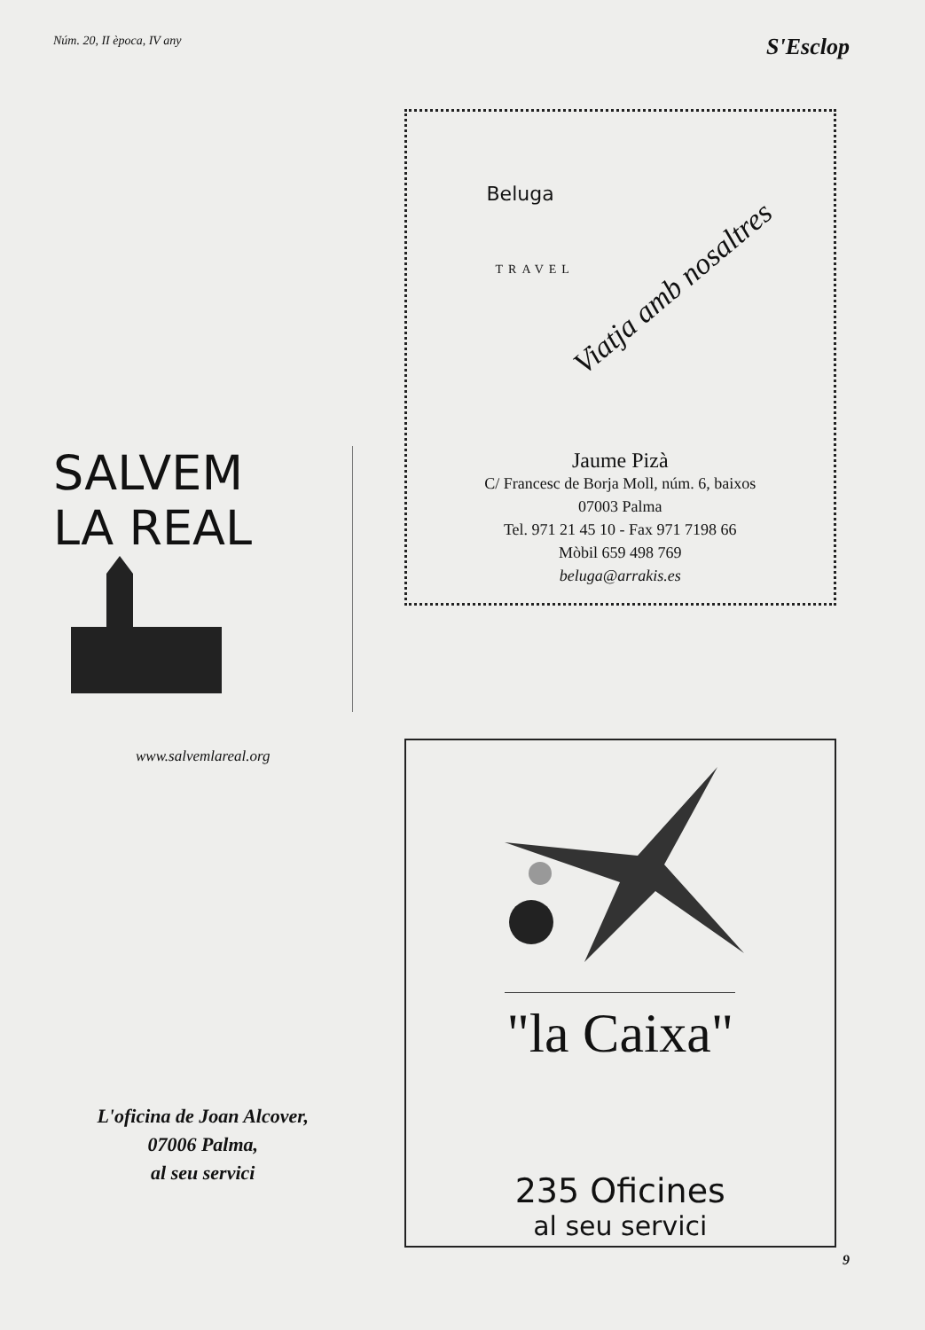Núm. 20, II època, IV any S'Esclop
SALVEM
LA REAL
www.salvemlareal.org
L'oficina de Joan Alcover,
07006 Palma,
al seu servici
Beluga
TRAVEL
Viatja amb nosaltres
Jaume Pizà
C/ Francesc de Borja Moll, núm. 6, baixos
07003 Palma
Tel. 971 21 45 10 - Fax 971 7198 66
Mòbil 659 498 769
beluga@arrakis.es
"la Caixa"
235 Oficines
al seu servici
9